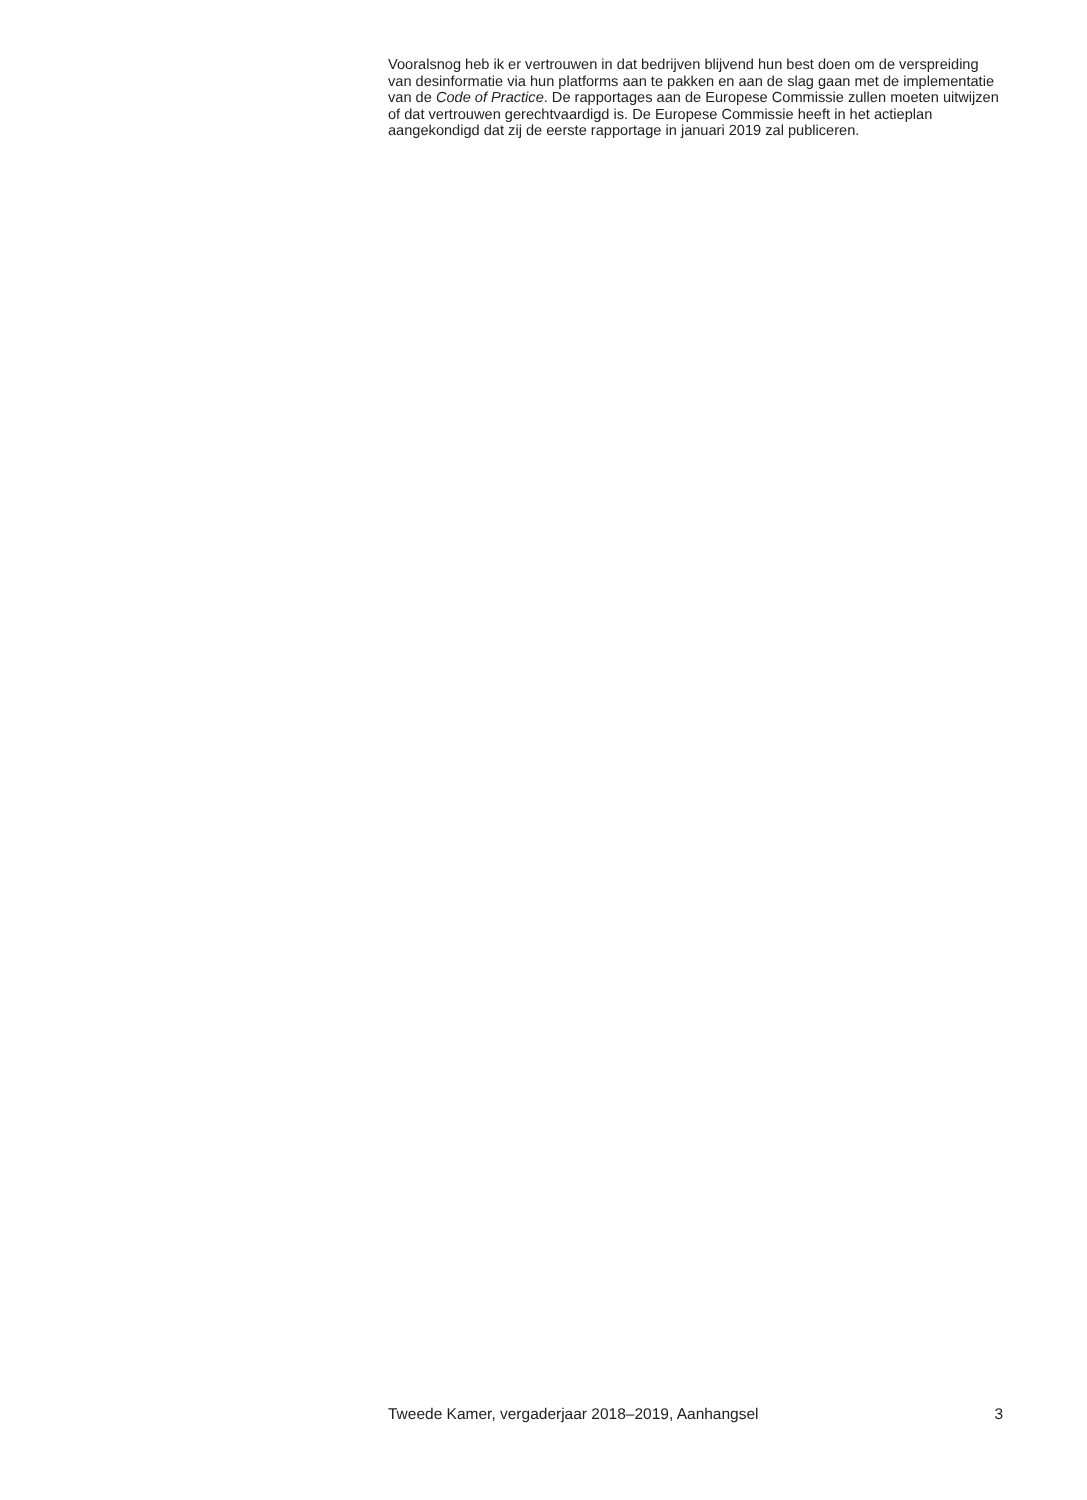Vooralsnog heb ik er vertrouwen in dat bedrijven blijvend hun best doen om de verspreiding van desinformatie via hun platforms aan te pakken en aan de slag gaan met de implementatie van de Code of Practice. De rapportages aan de Europese Commissie zullen moeten uitwijzen of dat vertrouwen gerecht­vaardigd is. De Europese Commissie heeft in het actieplan aangekondigd dat zij de eerste rapportage in januari 2019 zal publiceren.
Tweede Kamer, vergaderjaar 2018–2019, Aanhangsel 3